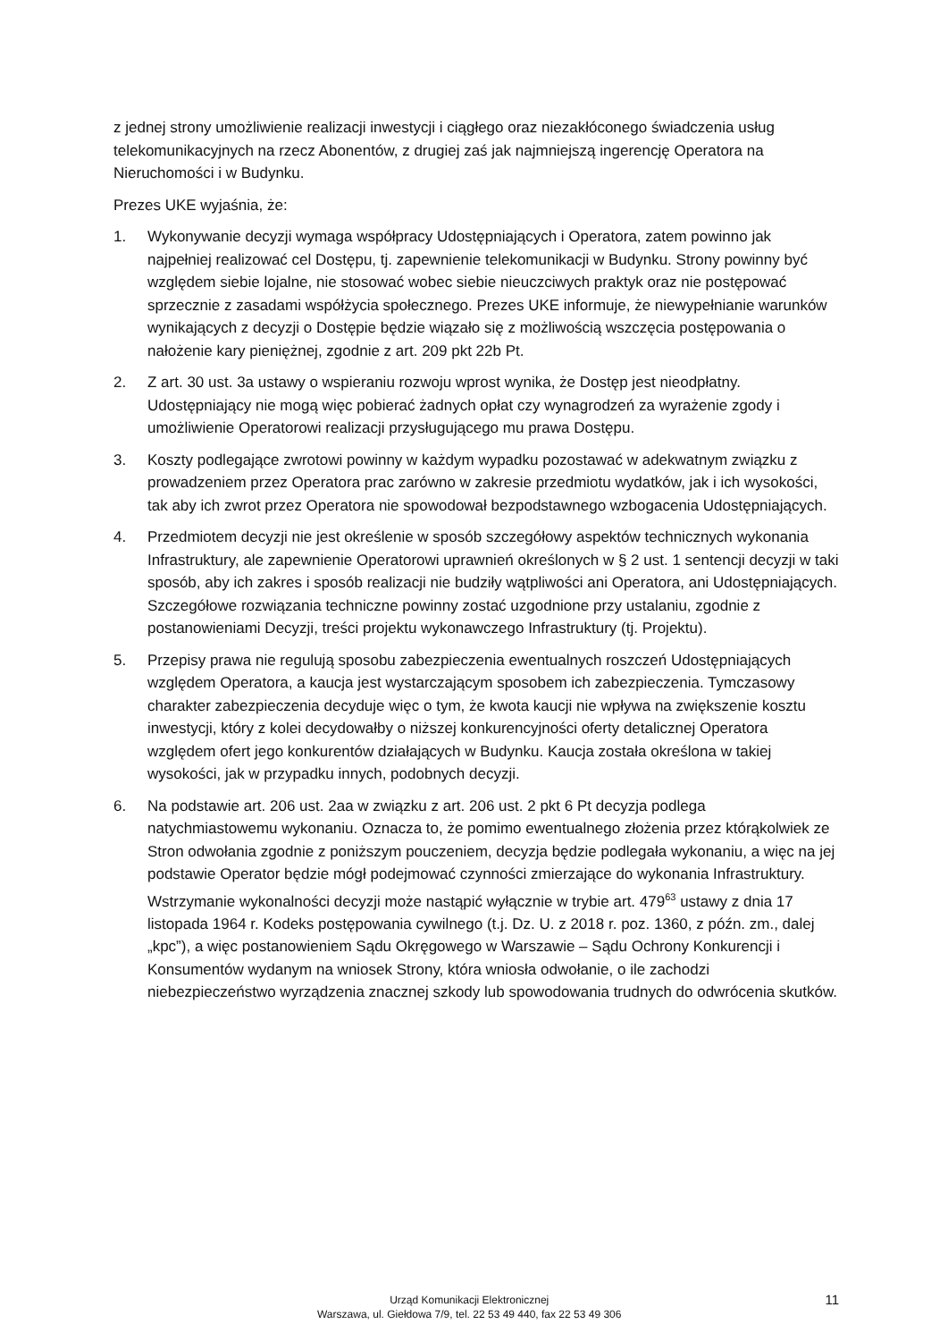z jednej strony umożliwienie realizacji inwestycji i ciągłego oraz niezakłóconego świadczenia usług telekomunikacyjnych na rzecz Abonentów, z drugiej zaś jak najmniejszą ingerencję Operatora na Nieruchomości i w Budynku.
Prezes UKE wyjaśnia, że:
1. Wykonywanie decyzji wymaga współpracy Udostępniających i Operatora, zatem powinno jak najpełniej realizować cel Dostępu, tj. zapewnienie telekomunikacji w Budynku. Strony powinny być względem siebie lojalne, nie stosować wobec siebie nieuczciwych praktyk oraz nie postępować sprzecznie z zasadami współżycia społecznego. Prezes UKE informuje, że niewypełnianie warunków wynikających z decyzji o Dostępie będzie wiązało się z możliwością wszczęcia postępowania o nałożenie kary pieniężnej, zgodnie z art. 209 pkt 22b Pt.
2. Z art. 30 ust. 3a ustawy o wspieraniu rozwoju wprost wynika, że Dostęp jest nieodpłatny. Udostępniający nie mogą więc pobierać żadnych opłat czy wynagrodzeń za wyrażenie zgody i umożliwienie Operatorowi realizacji przysługującego mu prawa Dostępu.
3. Koszty podlegające zwrotowi powinny w każdym wypadku pozostawać w adekwatnym związku z prowadzeniem przez Operatora prac zarówno w zakresie przedmiotu wydatków, jak i ich wysokości, tak aby ich zwrot przez Operatora nie spowodował bezpodstawnego wzbogacenia Udostępniających.
4. Przedmiotem decyzji nie jest określenie w sposób szczegółowy aspektów technicznych wykonania Infrastruktury, ale zapewnienie Operatorowi uprawnień określonych w § 2 ust. 1 sentencji decyzji w taki sposób, aby ich zakres i sposób realizacji nie budziły wątpliwości ani Operatora, ani Udostępniających. Szczegółowe rozwiązania techniczne powinny zostać uzgodnione przy ustalaniu, zgodnie z postanowieniami Decyzji, treści projektu wykonawczego Infrastruktury (tj. Projektu).
5. Przepisy prawa nie regulują sposobu zabezpieczenia ewentualnych roszczeń Udostępniających względem Operatora, a kaucja jest wystarczającym sposobem ich zabezpieczenia. Tymczasowy charakter zabezpieczenia decyduje więc o tym, że kwota kaucji nie wpływa na zwiększenie kosztu inwestycji, który z kolei decydowałby o niższej konkurencyjności oferty detalicznej Operatora względem ofert jego konkurentów działających w Budynku. Kaucja została określona w takiej wysokości, jak w przypadku innych, podobnych decyzji.
6. Na podstawie art. 206 ust. 2aa w związku z art. 206 ust. 2 pkt 6 Pt decyzja podlega natychmiastowemu wykonaniu. Oznacza to, że pomimo ewentualnego złożenia przez którąkolwiek ze Stron odwołania zgodnie z poniższym pouczeniem, decyzja będzie podlegała wykonaniu, a więc na jej podstawie Operator będzie mógł podejmować czynności zmierzające do wykonania Infrastruktury. Wstrzymanie wykonalności decyzji może nastąpić wyłącznie w trybie art. 479<sup>63</sup> ustawy z dnia 17 listopada 1964 r. Kodeks postępowania cywilnego (t.j. Dz. U. z 2018 r. poz. 1360, z późn. zm., dalej „kpc”), a więc postanowieniem Sądu Okręgowego w Warszawie – Sądu Ochrony Konkurencji i Konsumentów wydanym na wniosek Strony, która wniosła odwołanie, o ile zachodzi niebezpieczeństwo wyrządzenia znacznej szkody lub spowodowania trudnych do odwrócenia skutków.
Urząd Komunikacji Elektronicznej
Warszawa, ul. Giełdowa 7/9, tel. 22 53 49 440, fax 22 53 49 306
11